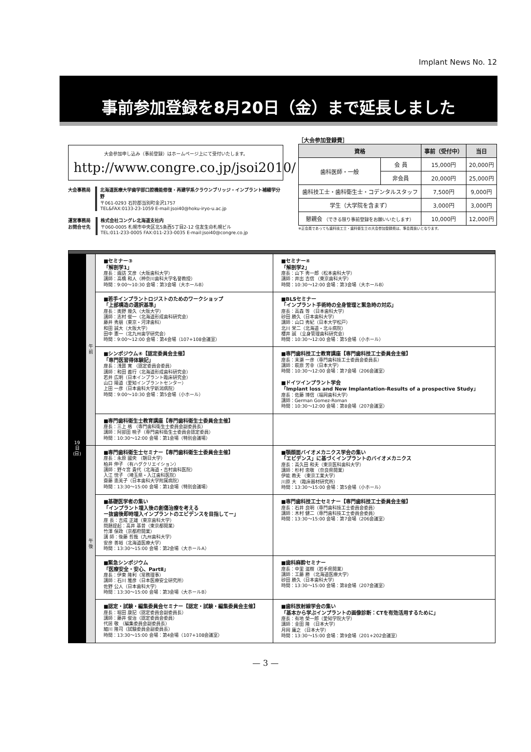Implant News No. 12
事前参加登録を8月20日（金）まで延長しました
大会参加申し込み（事前登録）はホームページ上にて受付いたします。
http://www.congre.co.jp/jsoi2010/
大会事務局 北海道医療大学歯学部口腔機能修復・再建学系クラウンブリッジ・インプラント補綴学分野
〒061-0293 石狩郡当別町金沢1757
TEL&FAX:0133-23-1059 E-mail:jsoi40@hoku-iryo-u.ac.jp
運営事務局
お問合せ先
株式会社コングレ北海道支社内
〒060-0005 札幌市中央区北5条西5丁目2-12 住友生命札幌ビル
TEL:011-233-0005 FAX:011-233-0035 E-mail:jsoi40@congre.co.jp
［大会参加登録費］
| 資格 | | 事前（受付中） | 当日 |
| --- | --- | --- | --- |
| 歯科医師・一般 | 会 員 | 15,000円 | 20,000円 |
| | 非会員 | 20,000円 | 25,000円 |
| 歯科技工士・歯科衛生士・コデンタルスタッフ | | 7,500円 | 9,000円 |
| 学生（大学院を含まず） | | 3,000円 | 3,000円 |
| 懇親会 （できる限り事前登録をお願いいたします） | | 10,000円 | 12,000円 |
※正会員であっても歯科技工士・歯科衛生士の大会参加登録費は、準会員扱いとなります。
| 19 日 (日) | 午 前 | ■セミナー③ 「解剖学1」 座長：諏訪 文彦（大阪歯科大学） 講師：高橋 和人（神奈川歯科大学名誉教授） 時間：9:00〜10:30 会場：第3会場（大ホールB） | ■セミナー④ 「解剖学2」 座長：山下 秀一郎（松本歯科大学） 講師：井出 吉信 （東京歯科大学） 時間：10:30〜12:00 会場：第3会場（大ホールB） |
| | | ■若手インプラントロジストのためのワークショップ 「上部構造の選択基準」 座長：奥野 幾久（大阪大学） 講師：志村 俊一（北海道形成歯科研究会） 藤井 秀朋（東京・河津歯科） 和田 誠大（大阪大学） 田中 憲一（北九州歯学研究会） 時間：9:00〜12:00 会場：第4会場（107+108会議室） | ■BLSセミナー 「インプラント手術時の全身管理と緊急時の対応」 座長：高森 等 （日本歯科大学） 砂田 勝久（日本歯科大学） 講師：山口 秀紀（日本大学松戸） 北川 栄二（北海道・北斗病院） 櫻井 誠 （全身管理歯科研究会） 時間：10:30〜12:00 会場：第5会場（小ホール） |
| | | ■シンポジウム④【認定委員会主催】 「専門医習得体験記」 座長：浅賀 寛 （認定委員会委員） 講師：和田 義行（北海道形成歯科研究会） 若井 広明（日本インプラント臨床研究会） 山口 陽道（愛知インプラントセンター） 上田 一彦（日本歯科大学新潟病院） 時間：9:00〜10:30 会場：第5会場（小ホール） | ■専門歯科技工士教育講座【専門歯科技工士委員会主催】 座長：末瀬 一彦（専門歯科技工士委員会委員長） 講師：萩原 芳幸（日本大学） 時間：10:30〜12:00 会場：第7会場（206会議室） ■ドイツインプラント学会 「Implant loss and New Implantation-Results of a prospective Study」 座長：佐藤 博信（福岡歯科大学） 講師：German Gomez-Roman 時間：10:30〜12:00 会場：第8会場（207会議室） |
| | | ■専門歯科衛生士教育講座【専門歯科衛生士委員会主催】 座長：三上 格 （専門歯科衛生士委員会副委員長） 講師：阿部田 暁子（専門歯科衛生士委員会認定委員） 時間：10:30〜12:00 会場：第1会場（特別会議場） | |
| | 午 後 | ■専門歯科衛生士セミナー【専門歯科衛生士委員会主催】 座長：永原 國央 （朝日大学） 柏井 伸子 （有ハグクリエイション） 講師：野々宮 貴代（北海道・吉村歯科医院） 入江 悦子 （埼玉県・入江歯科医院） 齋藤 恵美子（日本歯科大学附属病院） 時間：13:30〜15:00 会場：第1会場（特別会議場） | ■顎顔面バイオメカニクス学会の集い 「エビデンス」に基づくインプラントのバイオメカニクス 座長：高久田 和夫（東京医科歯科大学） 講師：杉村 忠敬 （奈良県開業） 伊能 教夫 （東京工業大学） 川原 大 （臨床器材研究所） 時間：13:30〜15:00 会場：第5会場（小ホール） |
| | | ■基礎医学者の集い 「インプラント埋入後の創傷治療を考える ー抜歯後即時埋入インプラントのエビデンスを目指してー」 座 長：吉成 正雄（東京歯科大学） 問題提起：高井 基普（東京都開業） 竹澤 保政（京都府開業） 講 師：後藤 哲哉（九州歯科大学） 安彦 善裕（北海道医療大学） 時間：13:30〜15:00 会場：第2会場（大ホールA） | ■専門歯科技工士セミナー【専門歯科技工士委員会主催】 座長：石井 良明（専門歯科技工士委員会委員） 講師：木村 健二（専門歯科技工士委員会委員） 時間：13:30〜15:00 会場：第7会場（206会議室） |
| | | ■緊急シンポジウム 「医療安全・安心、PartⅡ」 座長：伊東 隆利（常務理事） 講師：石川 雅彦（日本医療安全研究所） 佐野 公人（日本歯科大学） 時間：13:30〜15:00 会場：第3会場（大ホールB） | ■歯科麻酔セミナー 座長：中里 滋樹（岩手県開業） 講師：工藤 勝 （北海道医療大学） 砂田 勝久（日本歯科大学） 時間：13:30〜15:00 会場：第8会場（207会議室） |
| | | ■認定・試験・編集委員会セミナー【認定・試験・編集委員会主催】 座長：堀田 康記（認定委員会副委員長） 講師：藤井 俊治（認定委員会委員） 代居 敬 （編集委員会副委員長） 細川 隆司（試験委員会副委員長） 時間：13:30〜15:00 会場：第4会場（107+108会議室） | ■歯科放射線学会の集い 「基本から学ぶインプラントの画像診断：CTを有効活用するために」 座長：有地 榮一郎（愛知学院大学） 講師：金田 隆 （日本大学） 月岡 庸之 （日本大学） 時間：13:30〜15:00 会場：第9会場（201+202会議室） |
— 3 —